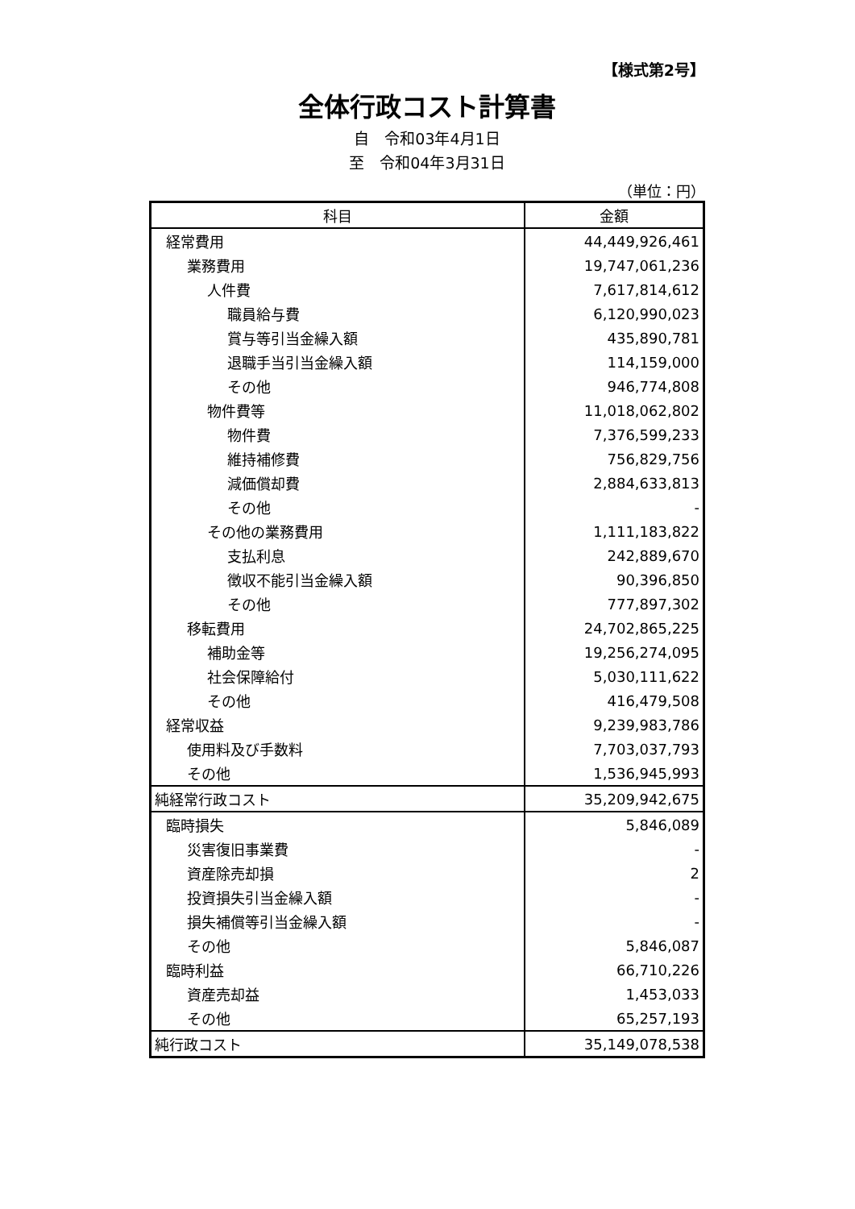【様式第2号】
全体行政コスト計算書
自　令和03年4月1日
至　令和04年3月31日
（単位：円）
| 科目 | 金額 |
| --- | --- |
| 経常費用 | 44,449,926,461 |
| 業務費用 | 19,747,061,236 |
| 人件費 | 7,617,814,612 |
| 職員給与費 | 6,120,990,023 |
| 賞与等引当金繰入額 | 435,890,781 |
| 退職手当引当金繰入額 | 114,159,000 |
| その他 | 946,774,808 |
| 物件費等 | 11,018,062,802 |
| 物件費 | 7,376,599,233 |
| 維持補修費 | 756,829,756 |
| 減価償却費 | 2,884,633,813 |
| その他 | - |
| その他の業務費用 | 1,111,183,822 |
| 支払利息 | 242,889,670 |
| 徴収不能引当金繰入額 | 90,396,850 |
| その他 | 777,897,302 |
| 移転費用 | 24,702,865,225 |
| 補助金等 | 19,256,274,095 |
| 社会保障給付 | 5,030,111,622 |
| その他 | 416,479,508 |
| 経常収益 | 9,239,983,786 |
| 使用料及び手数料 | 7,703,037,793 |
| その他 | 1,536,945,993 |
| 純経常行政コスト | 35,209,942,675 |
| 臨時損失 | 5,846,089 |
| 災害復旧事業費 | - |
| 資産除売却損 | 2 |
| 投資損失引当金繰入額 | - |
| 損失補償等引当金繰入額 | - |
| その他 | 5,846,087 |
| 臨時利益 | 66,710,226 |
| 資産売却益 | 1,453,033 |
| その他 | 65,257,193 |
| 純行政コスト | 35,149,078,538 |